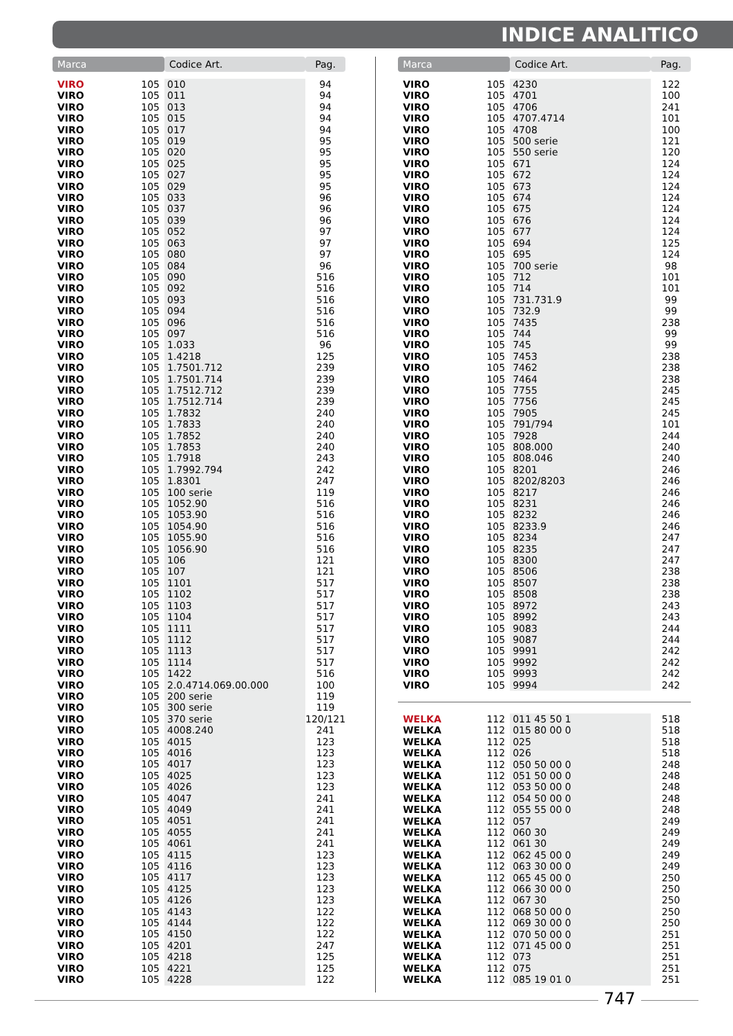INDICE ANALITICO
| Marca | | Codice Art. | Pag. |
| --- | --- | --- | --- |
| VIRO | 105 | 010 | 94 |
| VIRO | 105 | 011 | 94 |
| VIRO | 105 | 013 | 94 |
| VIRO | 105 | 015 | 94 |
| VIRO | 105 | 017 | 94 |
| VIRO | 105 | 019 | 95 |
| VIRO | 105 | 020 | 95 |
| VIRO | 105 | 025 | 95 |
| VIRO | 105 | 027 | 95 |
| VIRO | 105 | 029 | 95 |
| VIRO | 105 | 033 | 96 |
| VIRO | 105 | 037 | 96 |
| VIRO | 105 | 039 | 96 |
| VIRO | 105 | 052 | 97 |
| VIRO | 105 | 063 | 97 |
| VIRO | 105 | 080 | 97 |
| VIRO | 105 | 084 | 96 |
| VIRO | 105 | 090 | 516 |
| VIRO | 105 | 092 | 516 |
| VIRO | 105 | 093 | 516 |
| VIRO | 105 | 094 | 516 |
| VIRO | 105 | 096 | 516 |
| VIRO | 105 | 097 | 516 |
| VIRO | 105 | 1.033 | 96 |
| VIRO | 105 | 1.4218 | 125 |
| VIRO | 105 | 1.7501.712 | 239 |
| VIRO | 105 | 1.7501.714 | 239 |
| VIRO | 105 | 1.7512.712 | 239 |
| VIRO | 105 | 1.7512.714 | 239 |
| VIRO | 105 | 1.7832 | 240 |
| VIRO | 105 | 1.7833 | 240 |
| VIRO | 105 | 1.7852 | 240 |
| VIRO | 105 | 1.7853 | 240 |
| VIRO | 105 | 1.7918 | 243 |
| VIRO | 105 | 1.7992.794 | 242 |
| VIRO | 105 | 1.8301 | 247 |
| VIRO | 105 | 100 serie | 119 |
| VIRO | 105 | 1052.90 | 516 |
| VIRO | 105 | 1053.90 | 516 |
| VIRO | 105 | 1054.90 | 516 |
| VIRO | 105 | 1055.90 | 516 |
| VIRO | 105 | 1056.90 | 516 |
| VIRO | 105 | 106 | 121 |
| VIRO | 105 | 107 | 121 |
| VIRO | 105 | 1101 | 517 |
| VIRO | 105 | 1102 | 517 |
| VIRO | 105 | 1103 | 517 |
| VIRO | 105 | 1104 | 517 |
| VIRO | 105 | 1111 | 517 |
| VIRO | 105 | 1112 | 517 |
| VIRO | 105 | 1113 | 517 |
| VIRO | 105 | 1114 | 517 |
| VIRO | 105 | 1422 | 516 |
| VIRO | 105 | 2.0.4714.069.00.000 | 100 |
| VIRO | 105 | 200 serie | 119 |
| VIRO | 105 | 300 serie | 119 |
| VIRO | 105 | 370 serie | 120/121 |
| VIRO | 105 | 4008.240 | 241 |
| VIRO | 105 | 4015 | 123 |
| VIRO | 105 | 4016 | 123 |
| VIRO | 105 | 4017 | 123 |
| VIRO | 105 | 4025 | 123 |
| VIRO | 105 | 4026 | 123 |
| VIRO | 105 | 4047 | 241 |
| VIRO | 105 | 4049 | 241 |
| VIRO | 105 | 4051 | 241 |
| VIRO | 105 | 4055 | 241 |
| VIRO | 105 | 4061 | 241 |
| VIRO | 105 | 4115 | 123 |
| VIRO | 105 | 4116 | 123 |
| VIRO | 105 | 4117 | 123 |
| VIRO | 105 | 4125 | 123 |
| VIRO | 105 | 4126 | 123 |
| VIRO | 105 | 4143 | 122 |
| VIRO | 105 | 4144 | 122 |
| VIRO | 105 | 4150 | 122 |
| VIRO | 105 | 4201 | 247 |
| VIRO | 105 | 4218 | 125 |
| VIRO | 105 | 4221 | 125 |
| VIRO | 105 | 4228 | 122 |
| Marca | | Codice Art. | Pag. |
| --- | --- | --- | --- |
| VIRO | 105 | 4230 | 122 |
| VIRO | 105 | 4701 | 100 |
| VIRO | 105 | 4706 | 241 |
| VIRO | 105 | 4707.4714 | 101 |
| VIRO | 105 | 4708 | 100 |
| VIRO | 105 | 500 serie | 121 |
| VIRO | 105 | 550 serie | 120 |
| VIRO | 105 | 671 | 124 |
| VIRO | 105 | 672 | 124 |
| VIRO | 105 | 673 | 124 |
| VIRO | 105 | 674 | 124 |
| VIRO | 105 | 675 | 124 |
| VIRO | 105 | 676 | 124 |
| VIRO | 105 | 677 | 124 |
| VIRO | 105 | 694 | 125 |
| VIRO | 105 | 695 | 124 |
| VIRO | 105 | 700 serie | 98 |
| VIRO | 105 | 712 | 101 |
| VIRO | 105 | 714 | 101 |
| VIRO | 105 | 731.731.9 | 99 |
| VIRO | 105 | 732.9 | 99 |
| VIRO | 105 | 7435 | 238 |
| VIRO | 105 | 744 | 99 |
| VIRO | 105 | 745 | 99 |
| VIRO | 105 | 7453 | 238 |
| VIRO | 105 | 7462 | 238 |
| VIRO | 105 | 7464 | 238 |
| VIRO | 105 | 7755 | 245 |
| VIRO | 105 | 7756 | 245 |
| VIRO | 105 | 7905 | 245 |
| VIRO | 105 | 791/794 | 101 |
| VIRO | 105 | 7928 | 244 |
| VIRO | 105 | 808.000 | 240 |
| VIRO | 105 | 808.046 | 240 |
| VIRO | 105 | 8201 | 246 |
| VIRO | 105 | 8202/8203 | 246 |
| VIRO | 105 | 8217 | 246 |
| VIRO | 105 | 8231 | 246 |
| VIRO | 105 | 8232 | 246 |
| VIRO | 105 | 8233.9 | 246 |
| VIRO | 105 | 8234 | 247 |
| VIRO | 105 | 8235 | 247 |
| VIRO | 105 | 8300 | 247 |
| VIRO | 105 | 8506 | 238 |
| VIRO | 105 | 8507 | 238 |
| VIRO | 105 | 8508 | 238 |
| VIRO | 105 | 8972 | 243 |
| VIRO | 105 | 8992 | 243 |
| VIRO | 105 | 9083 | 244 |
| VIRO | 105 | 9087 | 244 |
| VIRO | 105 | 9991 | 242 |
| VIRO | 105 | 9992 | 242 |
| VIRO | 105 | 9993 | 242 |
| VIRO | 105 | 9994 | 242 |
| WELKA | 112 | 011 45 50 1 | 518 |
| WELKA | 112 | 015 80 00 0 | 518 |
| WELKA | 112 | 025 | 518 |
| WELKA | 112 | 026 | 518 |
| WELKA | 112 | 050 50 00 0 | 248 |
| WELKA | 112 | 051 50 00 0 | 248 |
| WELKA | 112 | 053 50 00 0 | 248 |
| WELKA | 112 | 054 50 00 0 | 248 |
| WELKA | 112 | 055 55 00 0 | 248 |
| WELKA | 112 | 057 | 249 |
| WELKA | 112 | 060 30 | 249 |
| WELKA | 112 | 061 30 | 249 |
| WELKA | 112 | 062 45 00 0 | 249 |
| WELKA | 112 | 063 30 00 0 | 249 |
| WELKA | 112 | 065 45 00 0 | 250 |
| WELKA | 112 | 066 30 00 0 | 250 |
| WELKA | 112 | 067 30 | 250 |
| WELKA | 112 | 068 50 00 0 | 250 |
| WELKA | 112 | 069 30 00 0 | 250 |
| WELKA | 112 | 070 50 00 0 | 251 |
| WELKA | 112 | 071 45 00 0 | 251 |
| WELKA | 112 | 073 | 251 |
| WELKA | 112 | 075 | 251 |
| WELKA | 112 | 085 19 01 0 | 251 |
747